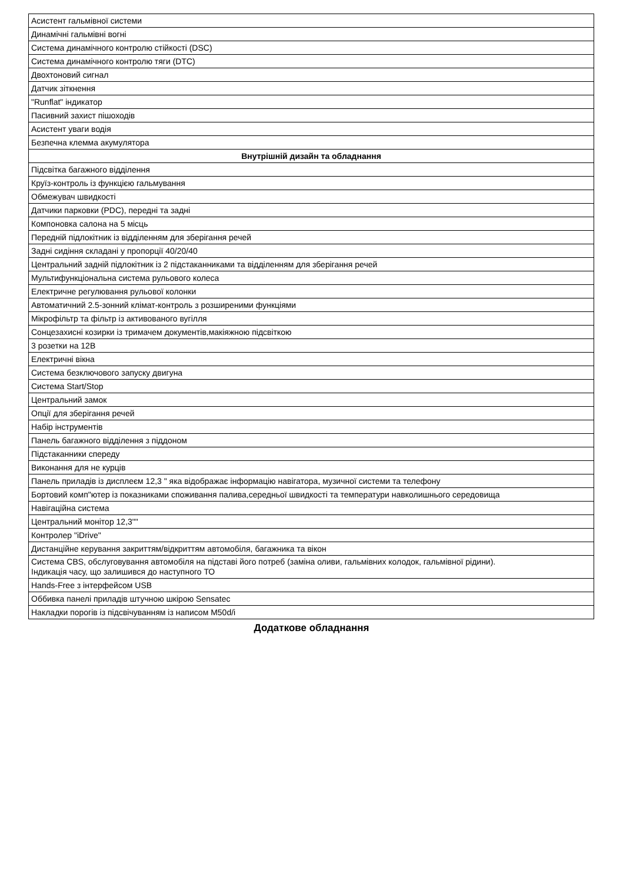| Асистент гальмівної системи |
| Динамічні гальмівні вогні |
| Система динамічного контролю стійкості (DSC) |
| Система динамічного контролю тяги (DTC) |
| Двохтоновий сигнал |
| Датчик зіткнення |
| "Runflat" індикатор |
| Пасивний захист пішоходів |
| Асистент уваги водія |
| Безпечна клемма акумулятора |
| Внутрішній дизайн та обладнання |
| Підсвітка багажного відділення |
| Круїз-контроль із функцією гальмування |
| Обмежувач швидкості |
| Датчики парковки (PDC), передні та задні |
| Компоновка салона на 5 місць |
| Передній підлокітник із відділенням для зберігання речей |
| Задні сидіння складані у пропорції 40/20/40 |
| Центральний задній підлокітник із 2 підстаканниками та відділенням для зберігання речей |
| Мультифункціональна система рульового колеса |
| Електричне регулювання рульової колонки |
| Автоматичний 2.5-зонний клімат-контроль з розширеними функціями |
| Мікрофільтр та фільтр із активованого вугілля |
| Сонцезахисні козирки із тримачем документів,макіяжною підсвіткою |
| 3 розетки на 12В |
| Електричні вікна |
| Система безключового запуску двигуна |
| Система Start/Stop |
| Центральний замок |
| Опції для зберігання речей |
| Набір інструментів |
| Панель багажного відділення з піддоном |
| Підстаканники спереду |
| Виконання для не курців |
| Панель приладів із дисплеєм 12,3 " яка відображає інформацію навігатора, музичної системи та телефону |
| Бортовий комп"ютер із показниками споживання палива,середньої швидкості та температури навколишнього середовища |
| Навігаційна система |
| Центральний монітор 12,3"" |
| Контролер "iDrive" |
| Дистанційне керування закриттям/відкриттям автомобіля, багажника та вікон |
| Система CBS, обслуговування автомобіля на підставі його потреб (заміна оливи, гальмівних колодок, гальмівної рідини). Індикація часу, що залишився до наступного ТО |
| Hands-Free з інтерфейсом USB |
| Оббивка панелі приладів штучною шкірою Sensatec |
| Накладки порогів із підсвічуванням із написом M50d/i |
Додаткове обладнання